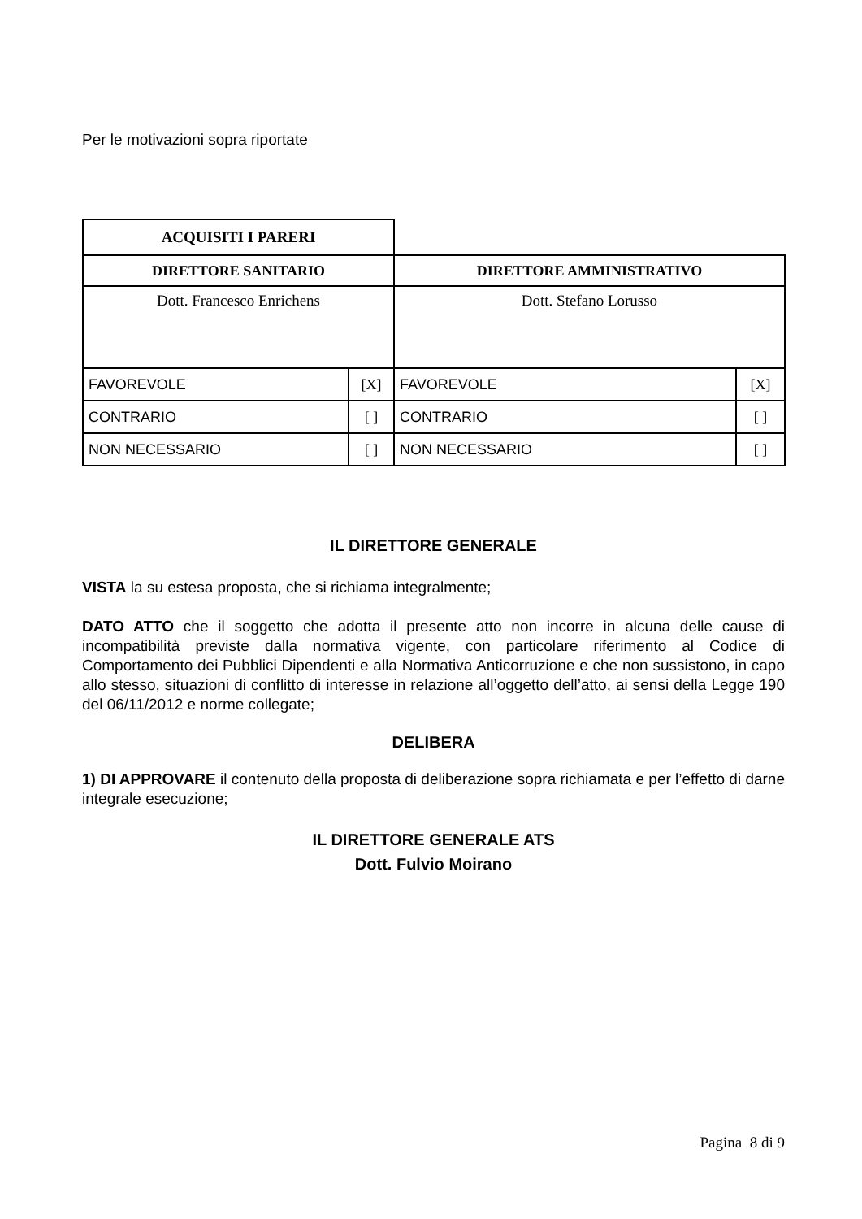Per le motivazioni sopra riportate
| ACQUISITI I PARERI | | | |
| --- | --- | --- | --- |
| DIRETTORE SANITARIO | | DIRETTORE AMMINISTRATIVO | |
| Dott. Francesco Enrichens | | Dott. Stefano Lorusso | |
| FAVOREVOLE | [X] | FAVOREVOLE | [X] |
| CONTRARIO | [ ] | CONTRARIO | [ ] |
| NON NECESSARIO | [ ] | NON NECESSARIO | [ ] |
IL DIRETTORE GENERALE
VISTA la su estesa proposta, che si richiama integralmente;
DATO ATTO che il soggetto che adotta il presente atto non incorre in alcuna delle cause di incompatibilità previste dalla normativa vigente, con particolare riferimento al Codice di Comportamento dei Pubblici Dipendenti e alla Normativa Anticorruzione e che non sussistono, in capo allo stesso, situazioni di conflitto di interesse in relazione all’oggetto dell’atto, ai sensi della Legge 190 del 06/11/2012 e norme collegate;
DELIBERA
1) DI APPROVARE il contenuto della proposta di deliberazione sopra richiamata e per l’effetto di darne integrale esecuzione;
IL DIRETTORE GENERALE ATS
Dott. Fulvio Moirano
Pagina 8 di 9